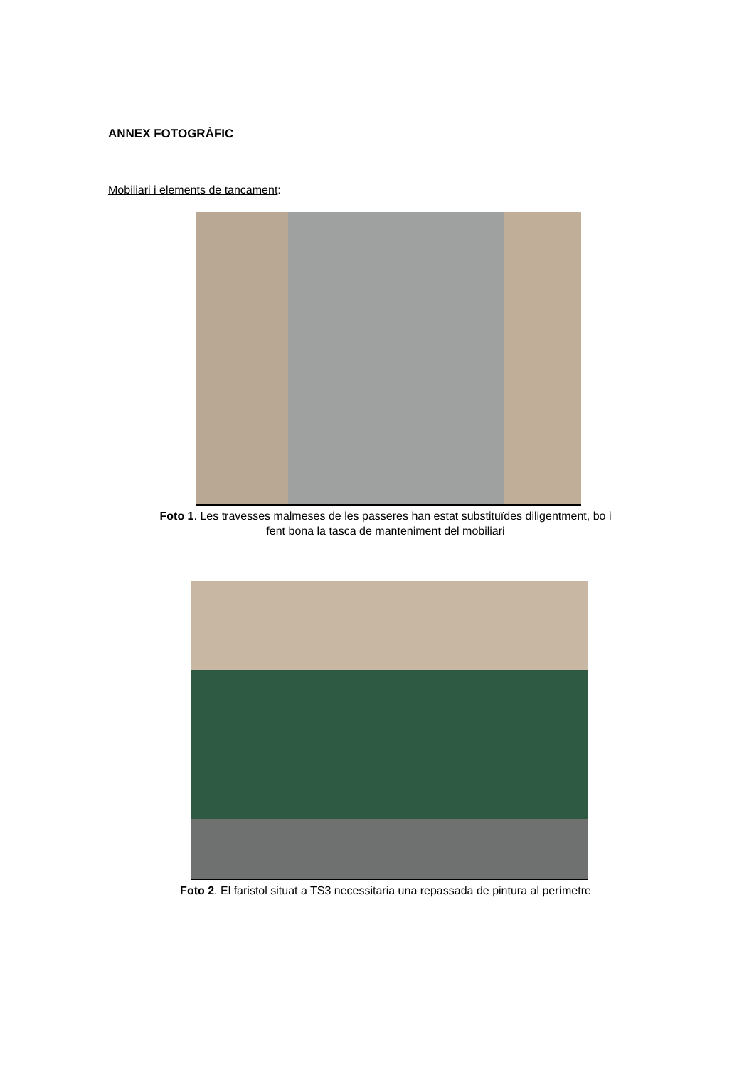ANNEX FOTOGRÀFIC
Mobiliari i elements de tancament:
Foto 1. Les travesses malmeses de les passeres han estat substituïdes diligentment, bo i fent bona la tasca de manteniment del mobiliari
Foto 2. El faristol situat a TS3 necessitaria una repassada de pintura al perímetre